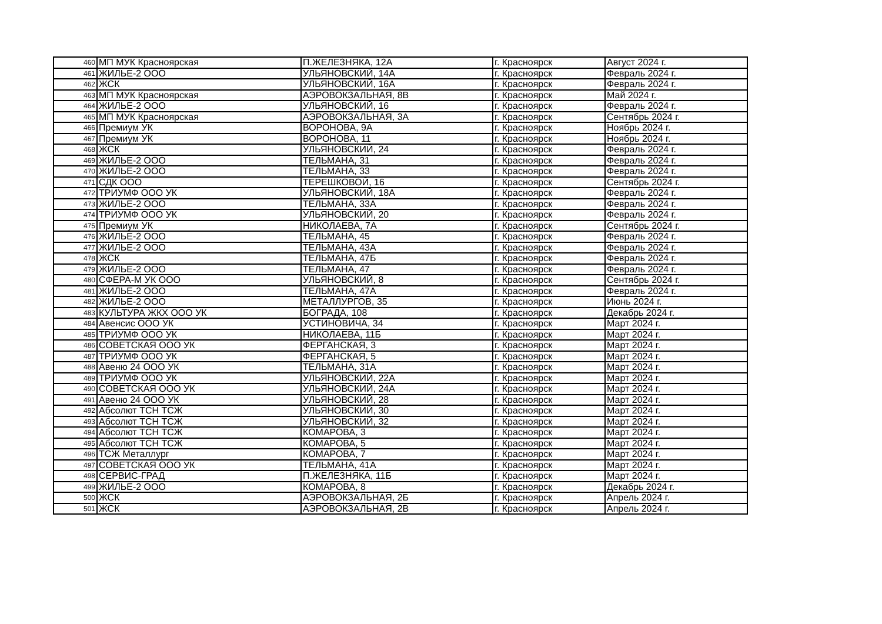| 460 | МП МУК Красноярская | П.ЖЕЛЕЗНЯКА, 12А | г. Красноярск | Август 2024 г. |
| 461 | ЖИЛЬЕ-2 ООО | УЛЬЯНОВСКИЙ, 14А | г. Красноярск | Февраль 2024 г. |
| 462 | ЖСК | УЛЬЯНОВСКИЙ, 16А | г. Красноярск | Февраль 2024 г. |
| 463 | МП МУК Красноярская | АЭРОВОКЗАЛЬНАЯ, 8В | г. Красноярск | Май 2024 г. |
| 464 | ЖИЛЬЕ-2 ООО | УЛЬЯНОВСКИЙ, 16 | г. Красноярск | Февраль 2024 г. |
| 465 | МП МУК Красноярская | АЭРОВОКЗАЛЬНАЯ, 3А | г. Красноярск | Сентябрь 2024 г. |
| 466 | Премиум УК | ВОРОНОВА, 9А | г. Красноярск | Ноябрь 2024 г. |
| 467 | Премиум УК | ВОРОНОВА, 11 | г. Красноярск | Ноябрь 2024 г. |
| 468 | ЖСК | УЛЬЯНОВСКИЙ, 24 | г. Красноярск | Февраль 2024 г. |
| 469 | ЖИЛЬЕ-2 ООО | ТЕЛЬМАНА, 31 | г. Красноярск | Февраль 2024 г. |
| 470 | ЖИЛЬЕ-2 ООО | ТЕЛЬМАНА, 33 | г. Красноярск | Февраль 2024 г. |
| 471 | СДК ООО | ТЕРЕШКОВОЙ, 16 | г. Красноярск | Сентябрь 2024 г. |
| 472 | ТРИУМФ ООО УК | УЛЬЯНОВСКИЙ, 18А | г. Красноярск | Февраль 2024 г. |
| 473 | ЖИЛЬЕ-2 ООО | ТЕЛЬМАНА, 33А | г. Красноярск | Февраль 2024 г. |
| 474 | ТРИУМФ ООО УК | УЛЬЯНОВСКИЙ, 20 | г. Красноярск | Февраль 2024 г. |
| 475 | Премиум УК | НИКОЛАЕВА, 7А | г. Красноярск | Сентябрь 2024 г. |
| 476 | ЖИЛЬЕ-2 ООО | ТЕЛЬМАНА, 45 | г. Красноярск | Февраль 2024 г. |
| 477 | ЖИЛЬЕ-2 ООО | ТЕЛЬМАНА, 43А | г. Красноярск | Февраль 2024 г. |
| 478 | ЖСК | ТЕЛЬМАНА, 47Б | г. Красноярск | Февраль 2024 г. |
| 479 | ЖИЛЬЕ-2 ООО | ТЕЛЬМАНА, 47 | г. Красноярск | Февраль 2024 г. |
| 480 | СФЕРА-М УК ООО | УЛЬЯНОВСКИЙ, 8 | г. Красноярск | Сентябрь 2024 г. |
| 481 | ЖИЛЬЕ-2 ООО | ТЕЛЬМАНА, 47А | г. Красноярск | Февраль 2024 г. |
| 482 | ЖИЛЬЕ-2 ООО | МЕТАЛЛУРГОВ, 35 | г. Красноярск | Июнь 2024 г. |
| 483 | КУЛЬТУРА ЖКХ ООО УК | БОГРАДА, 108 | г. Красноярск | Декабрь 2024 г. |
| 484 | Авенсис ООО УК | УСТИНОВИЧА, 34 | г. Красноярск | Март 2024 г. |
| 485 | ТРИУМФ ООО УК | НИКОЛАЕВА, 11Б | г. Красноярск | Март 2024 г. |
| 486 | СОВЕТСКАЯ ООО УК | ФЕРГАНСКАЯ, 3 | г. Красноярск | Март 2024 г. |
| 487 | ТРИУМФ ООО УК | ФЕРГАНСКАЯ, 5 | г. Красноярск | Март 2024 г. |
| 488 | Авеню 24 ООО УК | ТЕЛЬМАНА, 31А | г. Красноярск | Март 2024 г. |
| 489 | ТРИУМФ ООО УК | УЛЬЯНОВСКИЙ, 22А | г. Красноярск | Март 2024 г. |
| 490 | СОВЕТСКАЯ ООО УК | УЛЬЯНОВСКИЙ, 24А | г. Красноярск | Март 2024 г. |
| 491 | Авеню 24 ООО УК | УЛЬЯНОВСКИЙ, 28 | г. Красноярск | Март 2024 г. |
| 492 | Абсолют ТСН ТСЖ | УЛЬЯНОВСКИЙ, 30 | г. Красноярск | Март 2024 г. |
| 493 | Абсолют ТСН ТСЖ | УЛЬЯНОВСКИЙ, 32 | г. Красноярск | Март 2024 г. |
| 494 | Абсолют ТСН ТСЖ | КОМАРОВА, 3 | г. Красноярск | Март 2024 г. |
| 495 | Абсолют ТСН ТСЖ | КОМАРОВА, 5 | г. Красноярск | Март 2024 г. |
| 496 | ТСЖ Металлург | КОМАРОВА, 7 | г. Красноярск | Март 2024 г. |
| 497 | СОВЕТСКАЯ ООО УК | ТЕЛЬМАНА, 41А | г. Красноярск | Март 2024 г. |
| 498 | СЕРВИС-ГРАД | П.ЖЕЛЕЗНЯКА, 11Б | г. Красноярск | Март 2024 г. |
| 499 | ЖИЛЬЕ-2 ООО | КОМАРОВА, 8 | г. Красноярск | Декабрь 2024 г. |
| 500 | ЖСК | АЭРОВОКЗАЛЬНАЯ, 2Б | г. Красноярск | Апрель 2024 г. |
| 501 | ЖСК | АЭРОВОКЗАЛЬНАЯ, 2В | г. Красноярск | Апрель 2024 г. |